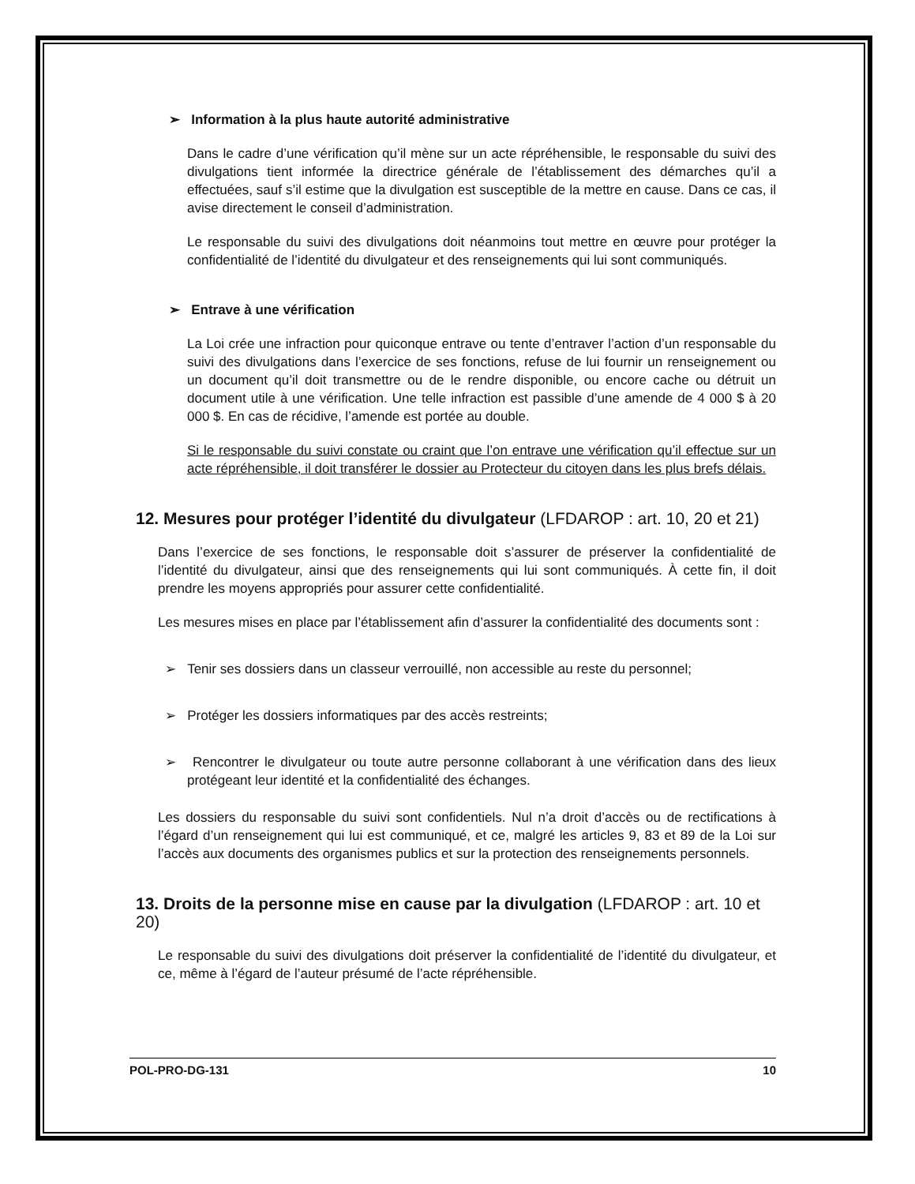➢ Information à la plus haute autorité administrative
Dans le cadre d’une vérification qu’il mène sur un acte répréhensible, le responsable du suivi des divulgations tient informée la directrice générale de l’établissement des démarches qu’il a effectuées, sauf s’il estime que la divulgation est susceptible de la mettre en cause. Dans ce cas, il avise directement le conseil d’administration.
Le responsable du suivi des divulgations doit néanmoins tout mettre en œuvre pour protéger la confidentialité de l’identité du divulgateur et des renseignements qui lui sont communiqués.
➢ Entrave à une vérification
La Loi crée une infraction pour quiconque entrave ou tente d’entraver l’action d’un responsable du suivi des divulgations dans l’exercice de ses fonctions, refuse de lui fournir un renseignement ou un document qu’il doit transmettre ou de le rendre disponible, ou encore cache ou détruit un document utile à une vérification. Une telle infraction est passible d’une amende de 4 000 $ à 20 000 $. En cas de récidive, l’amende est portée au double.
Si le responsable du suivi constate ou craint que l’on entrave une vérification qu’il effectue sur un acte répréhensible, il doit transférer le dossier au Protecteur du citoyen dans les plus brefs délais.
12. Mesures pour protéger l’identité du divulgateur (LFDAROP : art. 10, 20 et 21)
Dans l’exercice de ses fonctions, le responsable doit s’assurer de préserver la confidentialité de l’identité du divulgateur, ainsi que des renseignements qui lui sont communiqués. À cette fin, il doit prendre les moyens appropriés pour assurer cette confidentialité.
Les mesures mises en place par l’établissement afin d’assurer la confidentialité des documents sont :
➢ Tenir ses dossiers dans un classeur verrouillé, non accessible au reste du personnel;
➢ Protéger les dossiers informatiques par des accès restreints;
➢ Rencontrer le divulgateur ou toute autre personne collaborant à une vérification dans des lieux protégeant leur identité et la confidentialité des échanges.
Les dossiers du responsable du suivi sont confidentiels. Nul n’a droit d’accès ou de rectifications à l’égard d’un renseignement qui lui est communiqué, et ce, malgré les articles 9, 83 et 89 de la Loi sur l’accès aux documents des organismes publics et sur la protection des renseignements personnels.
13. Droits de la personne mise en cause par la divulgation (LFDAROP : art. 10 et 20)
Le responsable du suivi des divulgations doit préserver la confidentialité de l’identité du divulgateur, et ce, même à l’égard de l’auteur présumé de l’acte répréhensible.
POL-PRO-DG-131 10